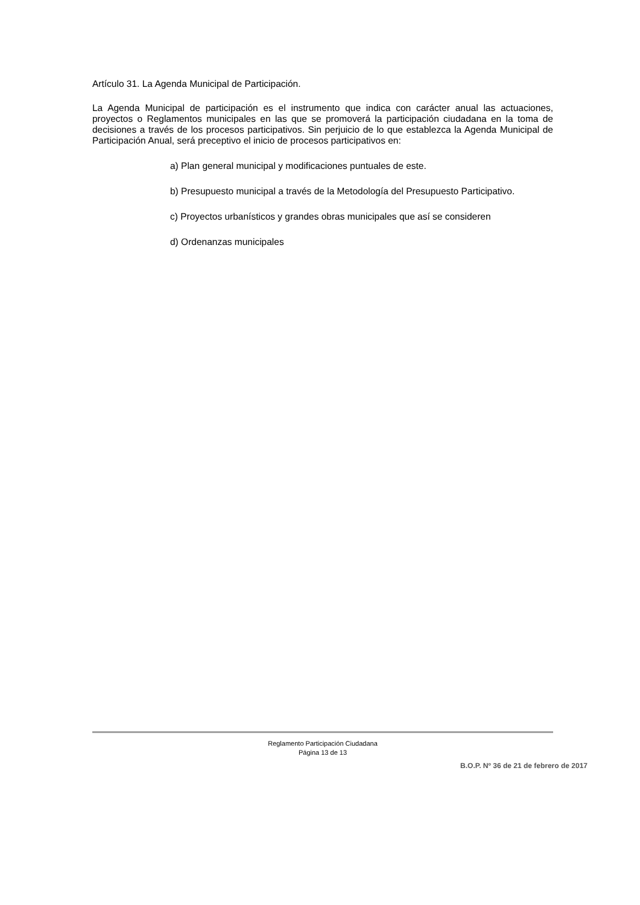Artículo 31. La Agenda Municipal de Participación.
La Agenda Municipal de participación es el instrumento que indica con carácter anual las actuaciones, proyectos o Reglamentos municipales en las que se promoverá la participación ciudadana en la toma de decisiones a través de los procesos participativos. Sin perjuicio de lo que establezca la Agenda Municipal de Participación Anual, será preceptivo el inicio de procesos participativos en:
a) Plan general municipal y modificaciones puntuales de este.
b) Presupuesto municipal a través de la Metodología del Presupuesto Participativo.
c) Proyectos urbanísticos y grandes obras municipales que así se consideren
d) Ordenanzas municipales
Reglamento Participación Ciudadana
Página 13 de 13
B.O.P. Nº 36 de 21 de febrero de 2017